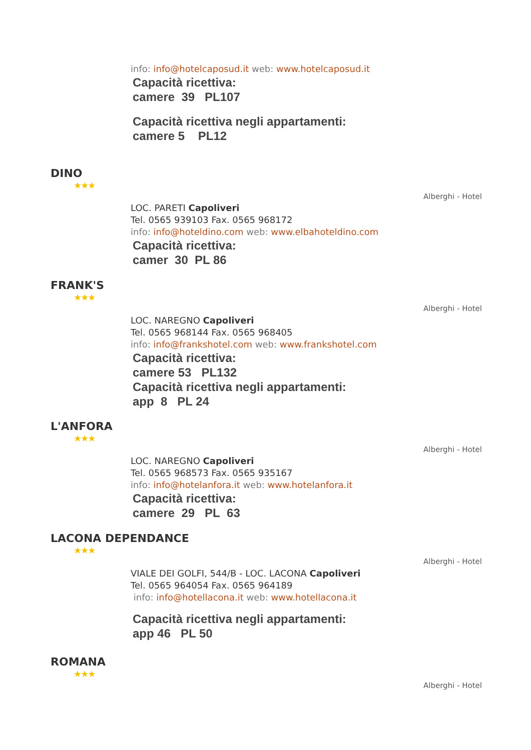info: info@hotelcaposud.it web: www.hotelcaposud.it
Capacità ricettiva:
camere 39 PL107
Capacità ricettiva negli appartamenti:
camere 5 PL12
DINO
★★★
Alberghi - Hotel
LOC. PARETI Capoliveri
Tel. 0565 939103 Fax. 0565 968172
info: info@hoteldino.com web: www.elbahoteldino.com
Capacità ricettiva:
camer 30 PL 86
FRANK'S
★★★
Alberghi - Hotel
LOC. NAREGNO Capoliveri
Tel. 0565 968144 Fax. 0565 968405
info: info@frankshotel.com web: www.frankshotel.com
Capacità ricettiva:
camere 53 PL132
Capacità ricettiva negli appartamenti:
app 8 PL 24
L'ANFORA
★★★
Alberghi - Hotel
LOC. NAREGNO Capoliveri
Tel. 0565 968573 Fax. 0565 935167
info: info@hotelanfora.it web: www.hotelanfora.it
Capacità ricettiva:
camere 29 PL 63
LACONA DEPENDANCE
★★★
Alberghi - Hotel
VIALE DEI GOLFI, 544/B - LOC. LACONA Capoliveri
Tel. 0565 964054 Fax. 0565 964189
info: info@hotellacona.it web: www.hotellacona.it
Capacità ricettiva negli appartamenti:
app 46 PL 50
ROMANA
★★★
Alberghi - Hotel